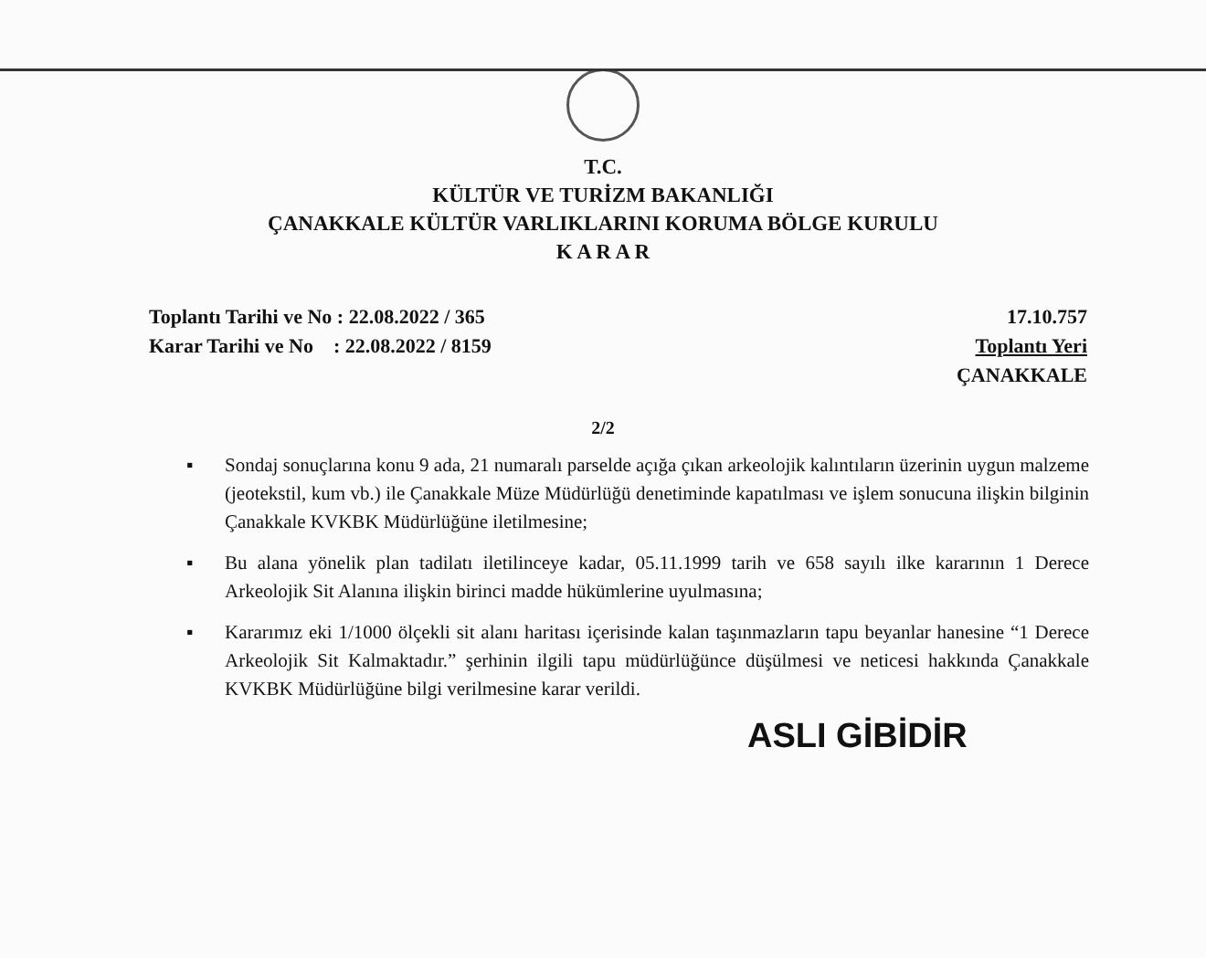T.C.
KÜLTÜR VE TURİZM BAKANLIĞI
ÇANAKKALE KÜLTÜR VARLIKLARINI KORUMA BÖLGE KURULU
K A R A R
Toplantı Tarihi ve No : 22.08.2022 / 365
Karar Tarihi ve No : 22.08.2022 / 8159
17.10.757
Toplantı Yeri
ÇANAKKALE
2/2
▪ Sondaj sonuçlarına konu 9 ada, 21 numaralı parselde açığa çıkan arkeolojik kalıntıların üzerinin uygun malzeme (jeotekstil, kum vb.) ile Çanakkale Müze Müdürlüğü denetiminde kapatılması ve işlem sonucuna ilişkin bilginin Çanakkale KVKBK Müdürlüğüne iletilmesine;
▪ Bu alana yönelik plan tadilatı iletilinceye kadar, 05.11.1999 tarih ve 658 sayılı ilke kararının 1 Derece Arkeolojik Sit Alanına ilişkin birinci madde hükümlerine uyulmasına;
▪ Kararımız eki 1/1000 ölçekli sit alanı haritası içerisinde kalan taşınmazların tapu beyanlar hanesine “1 Derece Arkeolojik Sit Kalmaktadır.” şerhinin ilgili tapu müdürlüğünce düşülmesi ve neticesi hakkında Çanakkale KVKBK Müdürlüğüne bilgi verilmesine karar verildi.
ASLI GİBİDİR